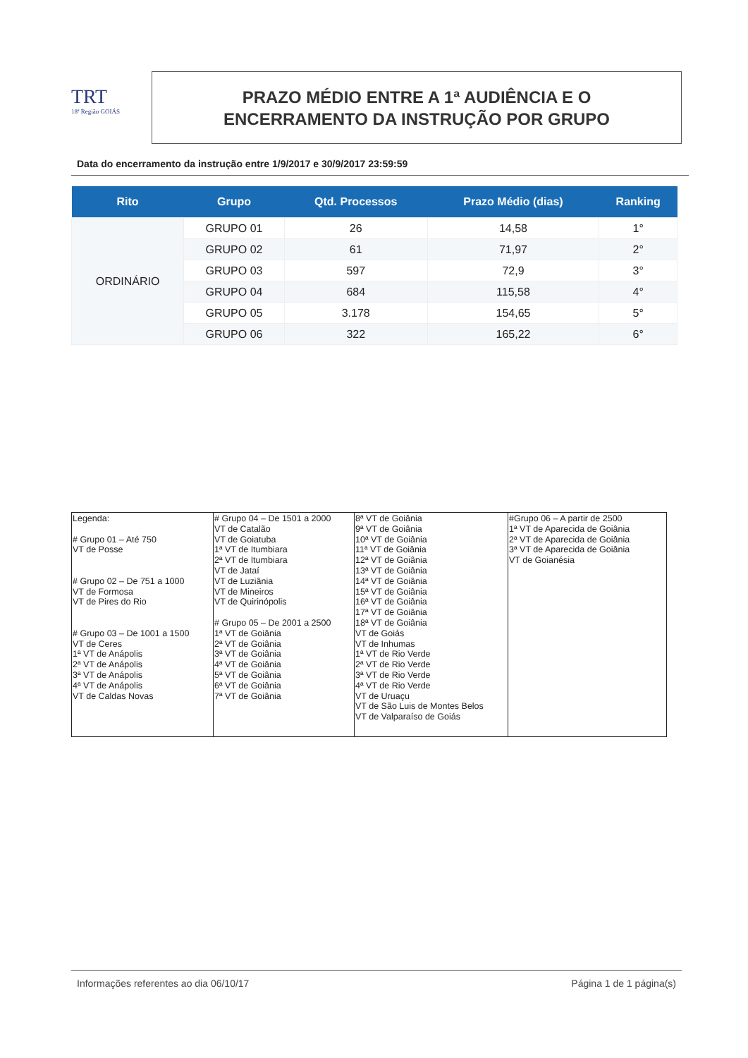TRT
18ª Região GOIÁS
PRAZO MÉDIO ENTRE A 1ª AUDIÊNCIA E O
ENCERRAMENTO DA INSTRUÇÃO POR GRUPO
Data do encerramento da instrução entre 1/9/2017 e 30/9/2017 23:59:59
| Rito | Grupo | Qtd. Processos | Prazo Médio (dias) | Ranking |
| --- | --- | --- | --- | --- |
| ORDINÁRIO | GRUPO 01 | 26 | 14,58 | 1° |
| | GRUPO 02 | 61 | 71,97 | 2° |
| | GRUPO 03 | 597 | 72,9 | 3° |
| | GRUPO 04 | 684 | 115,58 | 4° |
| | GRUPO 05 | 3.178 | 154,65 | 5° |
| | GRUPO 06 | 322 | 165,22 | 6° |
| Legenda: # Grupo 01 – Até 750 VT de Posse # Grupo 02 – De 751 a 1000 VT de Formosa VT de Pires do Rio # Grupo 03 – De 1001 a 1500 VT de Ceres 1ª VT de Anápolis 2ª VT de Anápolis 3ª VT de Anápolis 4ª VT de Anápolis VT de Caldas Novas | # Grupo 04 – De 1501 a 2000 VT de Catalão VT de Goiatuba 1ª VT de Itumbiara 2ª VT de Itumbiara VT de Jataí VT de Luziânia VT de Mineiros VT de Quirinópolis # Grupo 05 – De 2001 a 2500 1ª VT de Goiânia 2ª VT de Goiânia 3ª VT de Goiânia 4ª VT de Goiânia 5ª VT de Goiânia 6ª VT de Goiânia 7ª VT de Goiânia | 8ª VT de Goiânia 9ª VT de Goiânia 10ª VT de Goiânia 11ª VT de Goiânia 12ª VT de Goiânia 13ª VT de Goiânia 14ª VT de Goiânia 15ª VT de Goiânia 16ª VT de Goiânia 17ª VT de Goiânia 18ª VT de Goiânia VT de Goiás VT de Inhumas 1ª VT de Rio Verde 2ª VT de Rio Verde 3ª VT de Rio Verde 4ª VT de Rio Verde VT de Uruaçu VT de São Luis de Montes Belos VT de Valparaíso de Goiás | #Grupo 06 – A partir de 2500 1ª VT de Aparecida de Goiânia 2ª VT de Aparecida de Goiânia 3ª VT de Aparecida de Goiânia VT de Goianésia |
Informações referentes ao dia 06/10/17 Página 1 de 1 página(s)